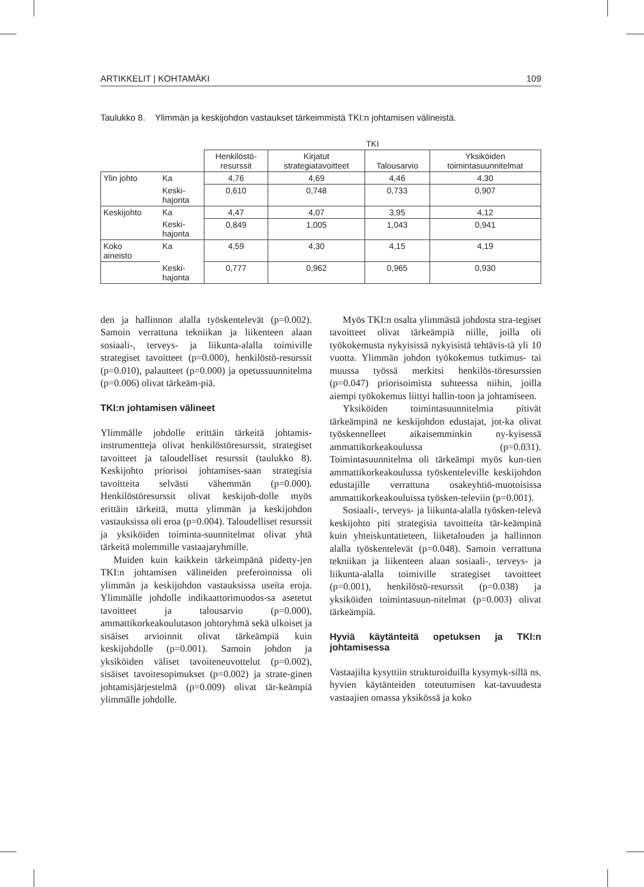ARTIKKELIT | KOHTAMÄKI 109
Taulukko 8. Ylimmän ja keskijohdon vastaukset tärkeimmistä TKI:n johtamisen välineistä.
| | | TKI | | | |
| --- | --- | --- | --- | --- | --- |
| | | Henkilöstö- resurssit | Kirjatut strategiatavoitteet | Talousarvio | Yksiköiden toimintasuunnitelmat |
| Ylin johto | Ka | 4,76 | 4,69 | 4,46 | 4,30 |
| | Keski- hajonta | 0,610 | 0,748 | 0,733 | 0,907 |
| Keskijohto | Ka | 4,47 | 4,07 | 3,95 | 4,12 |
| | Keski- hajonta | 0,849 | 1,005 | 1,043 | 0,941 |
| Koko aineisto | Ka | 4,59 | 4,30 | 4,15 | 4,19 |
| | Keski- hajonta | 0,777 | 0,962 | 0,965 | 0,930 |
den ja hallinnon alalla työskentelevät (p=0.002). Samoin verrattuna tekniikan ja liikenteen alaan sosiaali-, terveys- ja liikunta-alalla toimiville strategiset tavoitteet (p=0.000), henkilöstö-resurssit (p=0.010), palautteet (p=0.000) ja opetussuunnitelma (p=0.006) olivat tärkeäm-piä.
TKI:n johtamisen välineet
Ylimmälle johdolle erittäin tärkeitä johtamis-instrumentteja olivat henkilöstöresurssit, strategiset tavoitteet ja taloudelliset resurssit (taulukko 8). Keskijohto priorisoi johtamises-saan strategisia tavoitteita selvästi vähemmän (p=0.000). Henkilöstöresurssit olivat keskijoh-dolle myös erittäin tärkeitä, mutta ylimmän ja keskijohdon vastauksissa oli eroa (p=0.004). Taloudelliset resurssit ja yksiköiden toiminta-suunnitelmat olivat yhtä tärkeitä molemmille vastaajaryhmille.
Muiden kuin kaikkein tärkeimpänä pidetty-jen TKI:n johtamisen välineiden preferoinnissa oli ylimmän ja keskijohdon vastauksissa useita eroja. Ylimmälle johdolle indikaattorimuodos-sa asetetut tavoitteet ja talousarvio (p=0.000), ammattikorkeakoulutason johtoryhmä sekä ulkoiset ja sisäiset arvioinnit olivat tärkeämpiä kuin keskijohdolle (p=0.001). Samoin johdon ja yksiköiden väliset tavoiteneuvottelut (p=0.002), sisäiset tavoitesopimukset (p=0.002) ja strate-ginen johtamisjärjestelmä (p=0.009) olivat tär-keämpiä ylimmälle johdolle.
Myös TKI:n osalta ylimmästä johdosta stra-tegiset tavoitteet olivat tärkeämpiä niille, joilla oli työkokemusta nykyisissä nykyisistä tehtävis-tä yli 10 vuotta. Ylimmän johdon työkokemus tutkimus- tai muussa työssä merkitsi henkilös-töresurssien (p=0.047) priorisoimista suhteessa niihin, joilla aiempi työkokemus liittyi hallin-toon ja johtamiseen.
Yksiköiden toimintasuunnitelmia pitivät tärkeämpinä ne keskijohdon edustajat, jot-ka olivat työskennelleet aikaisemminkin ny-kyisessä ammattikorkeakoulussa (p=0.031). Toimintasuunnitelma oli tärkeämpi myös kun-tien ammattikorkeakoulussa työskenteleville keskijohdon edustajille verrattuna osakeyhtiö-muotoisissa ammattikorkeakouluissa työsken-televiin (p=0.001).
Sosiaali-, terveys- ja liikunta-alalla työsken-televä keskijohto piti strategisia tavoitteita tär-keämpinä kuin yhteiskuntatieteen, liiketalouden ja hallinnon alalla työskentelevät (p=0.048). Samoin verrattuna tekniikan ja liikenteen alaan sosiaali-, terveys- ja liikunta-alalla toimiville strategiset tavoitteet (p=0.001), henkilöstö-resurssit (p=0.038) ja yksiköiden toimintasuun-nitelmat (p=0.003) olivat tärkeämpiä.
Hyviä käytänteitä opetuksen ja TKI:n johtamisessa
Vastaajilta kysyttiin strukturoiduilla kysymyk-sillä ns. hyvien käytänteiden toteutumisen kat-tavuudesta vastaajien omassa yksikössä ja koko